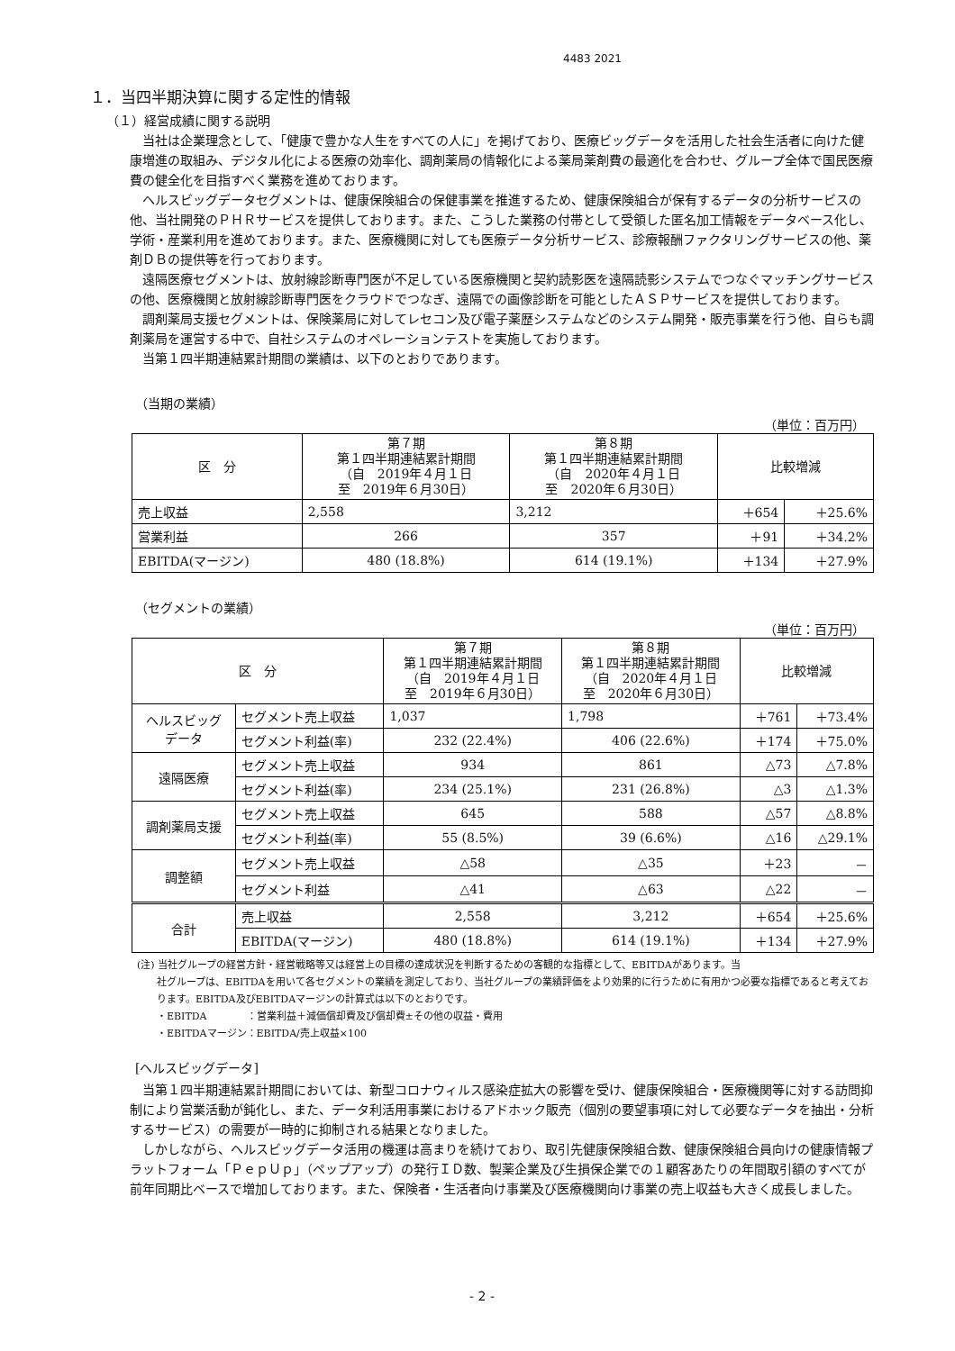4483 2021
１．当四半期決算に関する定性的情報
（１）経営成績に関する説明
当社は企業理念として、「健康で豊かな人生をすべての人に」を掲げており、医療ビッグデータを活用した社会生活者に向けた健康増進の取組み、デジタル化による医療の効率化、調剤薬局の情報化による薬局薬剤費の最適化を合わせ、グループ全体で国民医療費の健全化を目指すべく業務を進めております。
ヘルスビッグデータセグメントは、健康保険組合の保健事業を推進するため、健康保険組合が保有するデータの分析サービスの他、当社開発のＰＨＲサービスを提供しております。また、こうした業務の付帯として受領した匿名加工情報をデータベース化し、学術・産業利用を進めております。また、医療機関に対しても医療データ分析サービス、診療報酬ファクタリングサービスの他、薬剤ＤＢの提供等を行っております。
遠隔医療セグメントは、放射線診断専門医が不足している医療機関と契約読影医を遠隔読影システムでつなぐマッチングサービスの他、医療機関と放射線診断専門医をクラウドでつなぎ、遠隔での画像診断を可能としたＡＳＰサービスを提供しております。
調剤薬局支援セグメントは、保険薬局に対してレセコン及び電子薬歴システムなどのシステム開発・販売事業を行う他、自らも調剤薬局を運営する中で、自社システムのオペレーションテストを実施しております。
当第１四半期連結累計期間の業績は、以下のとおりであります。
（当期の業績）
（単位：百万円）
| 区 分 | 第７期 第１四半期連結累計期間 （自 2019年４月１日 至 2019年６月30日） | 第８期 第１四半期連結累計期間 （自 2020年４月１日 至 2020年６月30日） | 比較増減 | |
| --- | --- | --- | --- | --- |
| 売上収益 | 2,558 | 3,212 | ＋654 | ＋25.6% |
| 営業利益 | 266 | 357 | ＋91 | ＋34.2% |
| EBITDA(マージン) | 480 (18.8%) | 614 (19.1%) | ＋134 | ＋27.9% |
（セグメントの業績）
（単位：百万円）
| 区 分 | | 第７期 第１四半期連結累計期間 （自 2019年４月１日 至 2019年６月30日） | 第８期 第１四半期連結累計期間 （自 2020年４月１日 至 2020年６月30日） | 比較増減 | |
| --- | --- | --- | --- | --- | --- |
| ヘルスビッグ データ | セグメント売上収益 | 1,037 | 1,798 | ＋761 | ＋73.4% |
| | セグメント利益(率) | 232 (22.4%) | 406 (22.6%) | ＋174 | ＋75.0% |
| 遠隔医療 | セグメント売上収益 | 934 | 861 | △73 | △7.8% |
| | セグメント利益(率) | 234 (25.1%) | 231 (26.8%) | △3 | △1.3% |
| 調剤薬局支援 | セグメント売上収益 | 645 | 588 | △57 | △8.8% |
| | セグメント利益(率) | 55 (8.5%) | 39 (6.6%) | △16 | △29.1% |
| 調整額 | セグメント売上収益 | △58 | △35 | ＋23 | － |
| | セグメント利益 | △41 | △63 | △22 | － |
| 合計 | 売上収益 | 2,558 | 3,212 | ＋654 | ＋25.6% |
| | EBITDA(マージン) | 480 (18.8%) | 614 (19.1%) | ＋134 | ＋27.9% |
(注) 当社グループの経営方針・経営戦略等又は経営上の目標の達成状況を判断するための客観的な指標として、EBITDAがあります。当
社グループは、EBITDAを用いて各セグメントの業績を測定しており、当社グループの業績評価をより効果的に行うために有用かつ必要な指標であると考えております。EBITDA及びEBITDAマージンの計算式は以下のとおりです。
・EBITDA　　　　：営業利益＋減価償却費及び償却費±その他の収益・費用
・EBITDAマージン：EBITDA/売上収益×100
[ヘルスビッグデータ]
当第１四半期連結累計期間においては、新型コロナウィルス感染症拡大の影響を受け、健康保険組合・医療機関等に対する訪問抑制により営業活動が鈍化し、また、データ利活用事業におけるアドホック販売（個別の要望事項に対して必要なデータを抽出・分析するサービス）の需要が一時的に抑制される結果となりました。
しかしながら、ヘルスビッグデータ活用の機運は高まりを続けており、取引先健康保険組合数、健康保険組合員向けの健康情報プラットフォーム「ＰｅｐＵｐ」（ペップアップ）の発行ＩＤ数、製薬企業及び生損保企業での１顧客あたりの年間取引額のすべてが前年同期比ベースで増加しております。また、保険者・生活者向け事業及び医療機関向け事業の売上収益も大きく成長しました。
- 2 -